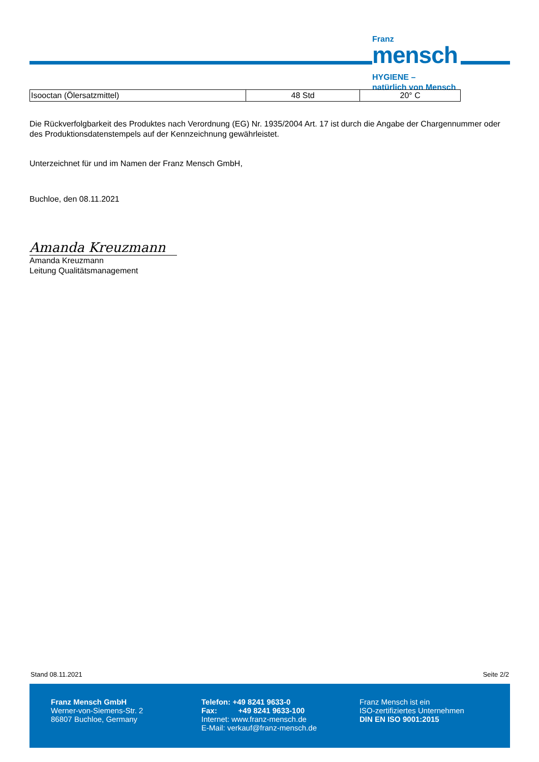Franz
mensch
HYGIENE –
natürlich von Mensch
| Isooctan (Ölersatzmittel) | 48 Std | 20° C |
Die Rückverfolgbarkeit des Produktes nach Verordnung (EG) Nr. 1935/2004 Art. 17 ist durch die Angabe der Chargennummer oder des Produktionsdatenstempels auf der Kennzeichnung gewährleistet.
Unterzeichnet für und im Namen der Franz Mensch GmbH,
Buchloe, den 08.11.2021
Amanda Kreuzmann
Amanda Kreuzmann
Leitung Qualitätsmanagement
Stand 08.11.2021 Seite 2/2
Franz Mensch GmbH
Werner-von-Siemens-Str. 2
86807 Buchloe, Germany
Telefon: +49 8241 9633-0
Fax: +49 8241 9633-100
Internet: www.franz-mensch.de
E-Mail: verkauf@franz-mensch.de
Franz Mensch ist ein
ISO-zertifiziertes Unternehmen
DIN EN ISO 9001:2015